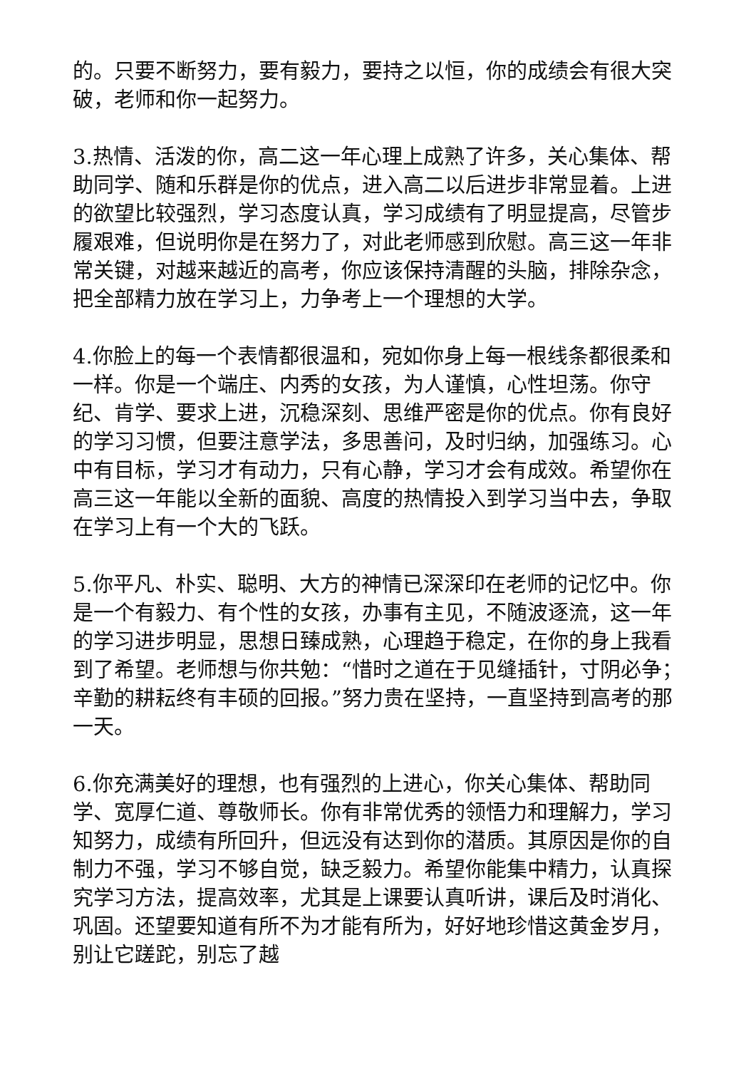的。只要不断努力，要有毅力，要持之以恒，你的成绩会有很大突破，老师和你一起努力。
3.热情、活泼的你，高二这一年心理上成熟了许多，关心集体、帮助同学、随和乐群是你的优点，进入高二以后进步非常显着。上进的欲望比较强烈，学习态度认真，学习成绩有了明显提高，尽管步履艰难，但说明你是在努力了，对此老师感到欣慰。高三这一年非常关键，对越来越近的高考，你应该保持清醒的头脑，排除杂念，把全部精力放在学习上，力争考上一个理想的大学。
4.你脸上的每一个表情都很温和，宛如你身上每一根线条都很柔和一样。你是一个端庄、内秀的女孩，为人谨慎，心性坦荡。你守纪、肯学、要求上进，沉稳深刻、思维严密是你的优点。你有良好的学习习惯，但要注意学法，多思善问，及时归纳，加强练习。心中有目标，学习才有动力，只有心静，学习才会有成效。希望你在高三这一年能以全新的面貌、高度的热情投入到学习当中去，争取在学习上有一个大的飞跃。
5.你平凡、朴实、聪明、大方的神情已深深印在老师的记忆中。你是一个有毅力、有个性的女孩，办事有主见，不随波逐流，这一年的学习进步明显，思想日臻成熟，心理趋于稳定，在你的身上我看到了希望。老师想与你共勉：“惜时之道在于见缝插针，寸阴必争；辛勤的耕耘终有丰硕的回报。”努力贵在坚持，一直坚持到高考的那一天。
6.你充满美好的理想，也有强烈的上进心，你关心集体、帮助同学、宽厚仁道、尊敬师长。你有非常优秀的领悟力和理解力，学习知努力，成绩有所回升，但远没有达到你的潜质。其原因是你的自制力不强，学习不够自觉，缺乏毅力。希望你能集中精力，认真探究学习方法，提高效率，尤其是上课要认真听讲，课后及时消化、巩固。还望要知道有所不为才能有所为，好好地珍惜这黄金岁月，别让它蹉跎，别忘了越